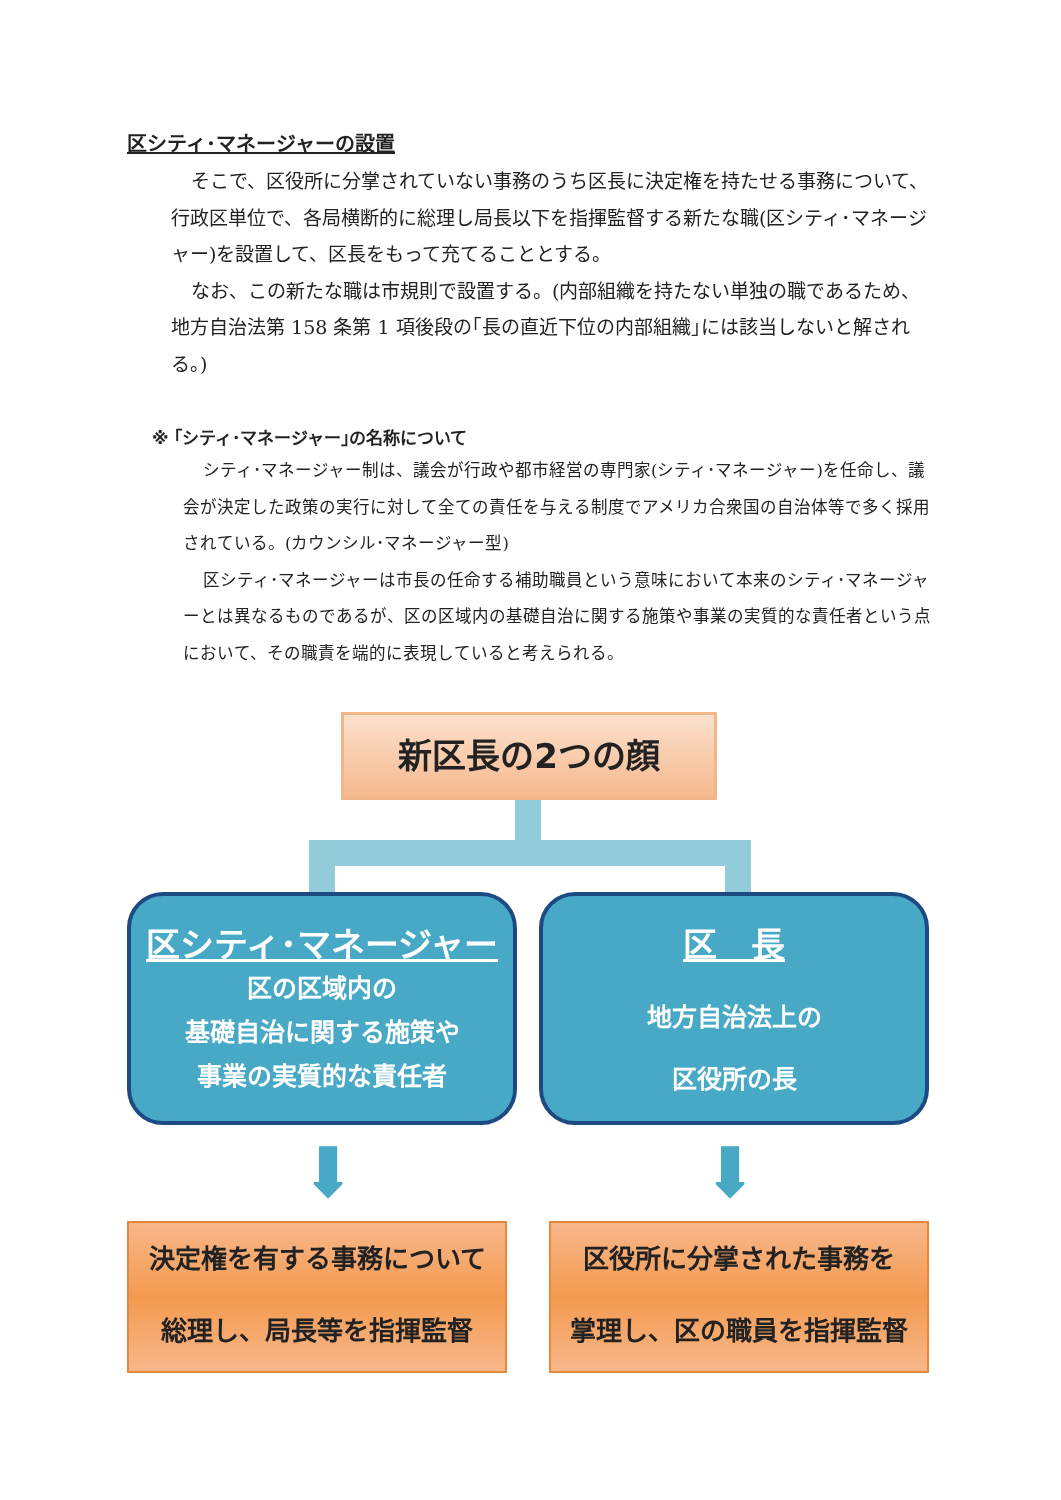区シティ･マネージャーの設置
そこで、区役所に分掌されていない事務のうち区長に決定権を持たせる事務について、行政区単位で、各局横断的に総理し局長以下を指揮監督する新たな職(区シティ･マネージャー)を設置して、区長をもって充てることとする。
なお、この新たな職は市規則で設置する。(内部組織を持たない単独の職であるため、地方自治法第 158 条第 1 項後段の｢長の直近下位の内部組織｣には該当しないと解される。)
※ ｢シティ･マネージャー｣の名称について
シティ･マネージャー制は、議会が行政や都市経営の専門家(シティ･マネージャー)を任命し、議会が決定した政策の実行に対して全ての責任を与える制度でアメリカ合衆国の自治体等で多く採用されている。(カウンシル･マネージャー型)
区シティ･マネージャーは市長の任命する補助職員という意味において本来のシティ･マネージャーとは異なるものであるが、区の区域内の基礎自治に関する施策や事業の実質的な責任者という点において、その職責を端的に表現していると考えられる。
新区長の2つの顔
区シティ･マネージャー
区の区域内の
基礎自治に関する施策や
事業の実質的な責任者
区　長
地方自治法上の
区役所の長
⬇ ⬇
決定権を有する事務について
総理し、局長等を指揮監督
区役所に分掌された事務を
掌理し、区の職員を指揮監督